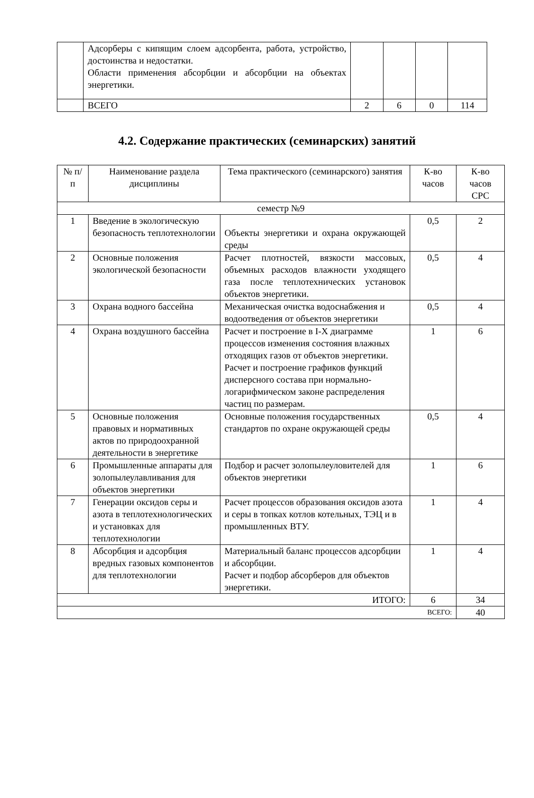| | Адсорберы с кипящим слоем адсорбента, работа, устройство, достоинства и недостатки. Области применения абсорбции и абсорбции на объектах энергетики. | | | | |
| | ВСЕГО | 2 | 6 | 0 | 114 |
4.2. Содержание практических (семинарских) занятий
| № п/п | Наименование раздела дисциплины | Тема практического (семинарского) занятия | К-во часов | К-во часов СРС |
| --- | --- | --- | --- | --- |
| семестр №9 | | | | |
| 1 | Введение в экологическую безопасность теплотехнологии | Объекты энергетики и охрана окружающей среды | 0,5 | 2 |
| 2 | Основные положения экологической безопасности | Расчет плотностей, вязкости массовых, объемных расходов влажности уходящего газа после теплотехнических установок объектов энергетики. | 0,5 | 4 |
| 3 | Охрана водного бассейна | Механическая очистка водоснабжения и водоотведения от объектов энергетики | 0,5 | 4 |
| 4 | Охрана воздушного бассейна | Расчет и построение в I-X диаграмме процессов изменения состояния влажных отходящих газов от объектов энергетики. Расчет и построение графиков функций дисперсного состава при нормально-логарифмическом законе распределения частиц по размерам. | 1 | 6 |
| 5 | Основные положения правовых и нормативных актов по природоохранной деятельности в энергетике | Основные положения государственных стандартов по охране окружающей среды | 0,5 | 4 |
| 6 | Промышленные аппараты для золопылеулавливания для объектов энергетики | Подбор и расчет золопылеуловителей для объектов энергетики | 1 | 6 |
| 7 | Генерации оксидов серы и азота в теплотехнологических и установках для теплотехнологии | Расчет процессов образования оксидов азота и серы в топках котлов котельных, ТЭЦ и в промышленных ВТУ. | 1 | 4 |
| 8 | Абсорбция и адсорбция вредных газовых компонентов для теплотехнологии | Материальный баланс процессов адсорбции и абсорбции. Расчет и подбор абсорберов для объектов энергетики. | 1 | 4 |
| ИТОГО: | | | 6 | 34 |
| ВСЕГО: | | | | 40 |